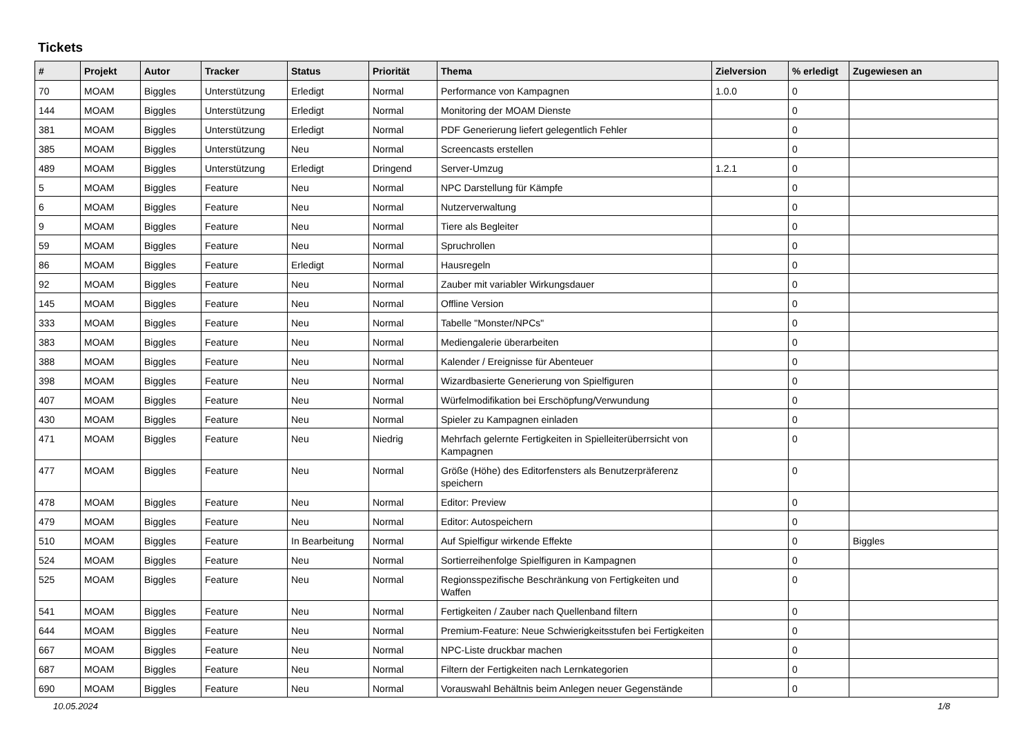Tickets
| # | Projekt | Autor | Tracker | Status | Priorität | Thema | Zielversion | % erledigt | Zugewiesen an |
| --- | --- | --- | --- | --- | --- | --- | --- | --- | --- |
| 70 | MOAM | Biggles | Unterstützung | Erledigt | Normal | Performance von Kampagnen | 1.0.0 | 0 | |
| 144 | MOAM | Biggles | Unterstützung | Erledigt | Normal | Monitoring der MOAM Dienste | | 0 | |
| 381 | MOAM | Biggles | Unterstützung | Erledigt | Normal | PDF Generierung liefert gelegentlich Fehler | | 0 | |
| 385 | MOAM | Biggles | Unterstützung | Neu | Normal | Screencasts erstellen | | 0 | |
| 489 | MOAM | Biggles | Unterstützung | Erledigt | Dringend | Server-Umzug | 1.2.1 | 0 | |
| 5 | MOAM | Biggles | Feature | Neu | Normal | NPC Darstellung für Kämpfe | | 0 | |
| 6 | MOAM | Biggles | Feature | Neu | Normal | Nutzerverwaltung | | 0 | |
| 9 | MOAM | Biggles | Feature | Neu | Normal | Tiere als Begleiter | | 0 | |
| 59 | MOAM | Biggles | Feature | Neu | Normal | Spruchrollen | | 0 | |
| 86 | MOAM | Biggles | Feature | Erledigt | Normal | Hausregeln | | 0 | |
| 92 | MOAM | Biggles | Feature | Neu | Normal | Zauber mit variabler Wirkungsdauer | | 0 | |
| 145 | MOAM | Biggles | Feature | Neu | Normal | Offline Version | | 0 | |
| 333 | MOAM | Biggles | Feature | Neu | Normal | Tabelle "Monster/NPCs" | | 0 | |
| 383 | MOAM | Biggles | Feature | Neu | Normal | Mediengalerie überarbeiten | | 0 | |
| 388 | MOAM | Biggles | Feature | Neu | Normal | Kalender / Ereignisse für Abenteuer | | 0 | |
| 398 | MOAM | Biggles | Feature | Neu | Normal | Wizardbasierte Generierung von Spielfiguren | | 0 | |
| 407 | MOAM | Biggles | Feature | Neu | Normal | Würfelmodifikation bei Erschöpfung/Verwundung | | 0 | |
| 430 | MOAM | Biggles | Feature | Neu | Normal | Spieler zu Kampagnen einladen | | 0 | |
| 471 | MOAM | Biggles | Feature | Neu | Niedrig | Mehrfach gelernte Fertigkeiten in Spielleiterüberrsicht von Kampagnen | | 0 | |
| 477 | MOAM | Biggles | Feature | Neu | Normal | Größe (Höhe) des Editorfensters als Benutzerpräferenz speichern | | 0 | |
| 478 | MOAM | Biggles | Feature | Neu | Normal | Editor: Preview | | 0 | |
| 479 | MOAM | Biggles | Feature | Neu | Normal | Editor: Autospeichern | | 0 | |
| 510 | MOAM | Biggles | Feature | In Bearbeitung | Normal | Auf Spielfigur wirkende Effekte | | 0 | Biggles |
| 524 | MOAM | Biggles | Feature | Neu | Normal | Sortierreihenfolge Spielfiguren in Kampagnen | | 0 | |
| 525 | MOAM | Biggles | Feature | Neu | Normal | Regionsspezifische Beschränkung von Fertigkeiten und Waffen | | 0 | |
| 541 | MOAM | Biggles | Feature | Neu | Normal | Fertigkeiten / Zauber nach Quellenband filtern | | 0 | |
| 644 | MOAM | Biggles | Feature | Neu | Normal | Premium-Feature: Neue Schwierigkeitsstufen bei Fertigkeiten | | 0 | |
| 667 | MOAM | Biggles | Feature | Neu | Normal | NPC-Liste druckbar machen | | 0 | |
| 687 | MOAM | Biggles | Feature | Neu | Normal | Filtern der Fertigkeiten nach Lernkategorien | | 0 | |
| 690 | MOAM | Biggles | Feature | Neu | Normal | Vorauswahl Behältnis beim Anlegen neuer Gegenstände | | 0 | |
10.05.2024 1/8